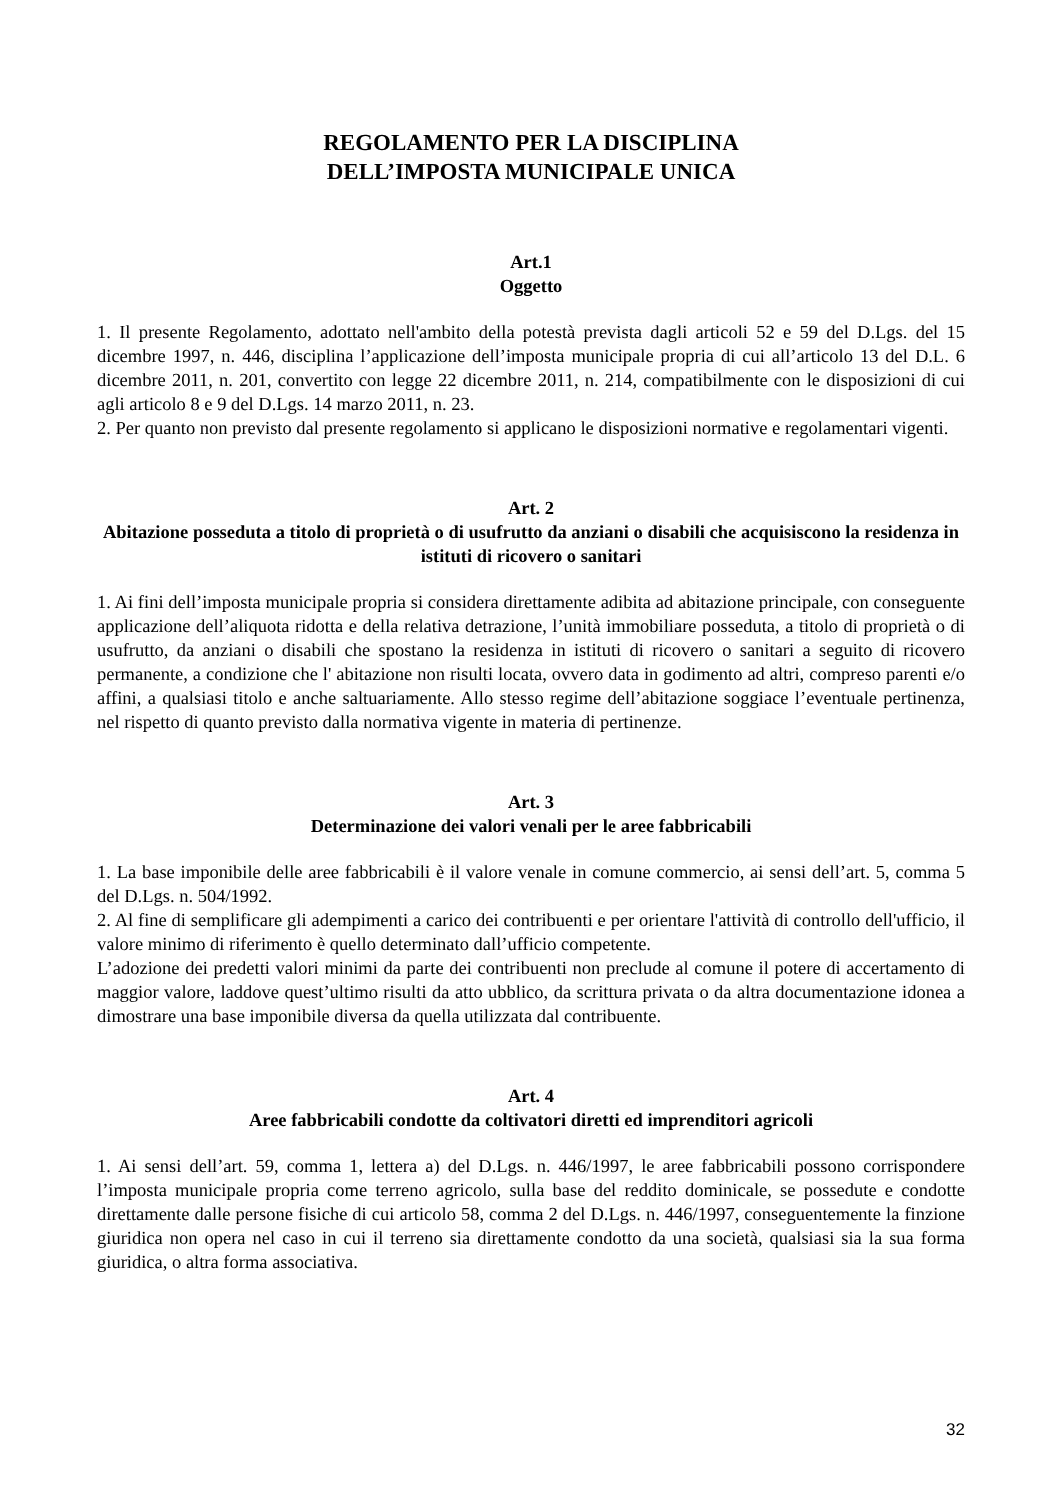REGOLAMENTO PER LA DISCIPLINA
DELL’IMPOSTA MUNICIPALE UNICA
Art.1
Oggetto
1. Il presente Regolamento, adottato nell'ambito della potestà prevista dagli articoli 52 e 59 del D.Lgs. del 15 dicembre 1997, n. 446, disciplina l’applicazione dell’imposta municipale propria di cui all’articolo 13 del D.L. 6 dicembre 2011, n. 201, convertito con legge 22 dicembre 2011, n. 214, compatibilmente con le disposizioni di cui agli articolo 8 e 9 del D.Lgs. 14 marzo 2011, n. 23.
2. Per quanto non previsto dal presente regolamento si applicano le disposizioni normative e regolamentari vigenti.
Art. 2
Abitazione posseduta a titolo di proprietà o di usufrutto da anziani o disabili che acquisiscono la residenza in istituti di ricovero o sanitari
1. Ai fini dell’imposta municipale propria si considera direttamente adibita ad abitazione principale, con conseguente applicazione dell’aliquota ridotta e della relativa detrazione, l’unità immobiliare posseduta, a titolo di proprietà o di usufrutto, da anziani o disabili che spostano la residenza in istituti di ricovero o sanitari a seguito di ricovero permanente, a condizione che l' abitazione non risulti locata, ovvero data in godimento ad altri, compreso parenti e/o affini, a qualsiasi titolo e anche saltuariamente. Allo stesso regime dell’abitazione soggiace l’eventuale pertinenza, nel rispetto di quanto previsto dalla normativa vigente in materia di pertinenze.
Art. 3
Determinazione dei valori venali per le aree fabbricabili
1. La base imponibile delle aree fabbricabili è il valore venale in comune commercio, ai sensi dell’art. 5, comma 5 del D.Lgs. n. 504/1992.
2. Al fine di semplificare gli adempimenti a carico dei contribuenti e per orientare l'attività di controllo dell'ufficio, il valore minimo di riferimento è quello determinato dall’ufficio competente.
L’adozione dei predetti valori minimi da parte dei contribuenti non preclude al comune il potere di accertamento di maggior valore, laddove quest’ultimo risulti da atto ubblico, da scrittura privata o da altra documentazione idonea a dimostrare una base imponibile diversa da quella utilizzata dal contribuente.
Art. 4
Aree fabbricabili condotte da coltivatori diretti ed imprenditori agricoli
1. Ai sensi dell’art. 59, comma 1, lettera a) del D.Lgs. n. 446/1997, le aree fabbricabili possono corrispondere l’imposta municipale propria come terreno agricolo, sulla base del reddito dominicale, se possedute e condotte direttamente dalle persone fisiche di cui articolo 58, comma 2 del D.Lgs. n. 446/1997, conseguentemente la finzione giuridica non opera nel caso in cui il terreno sia direttamente condotto da una società, qualsiasi sia la sua forma giuridica, o altra forma associativa.
32